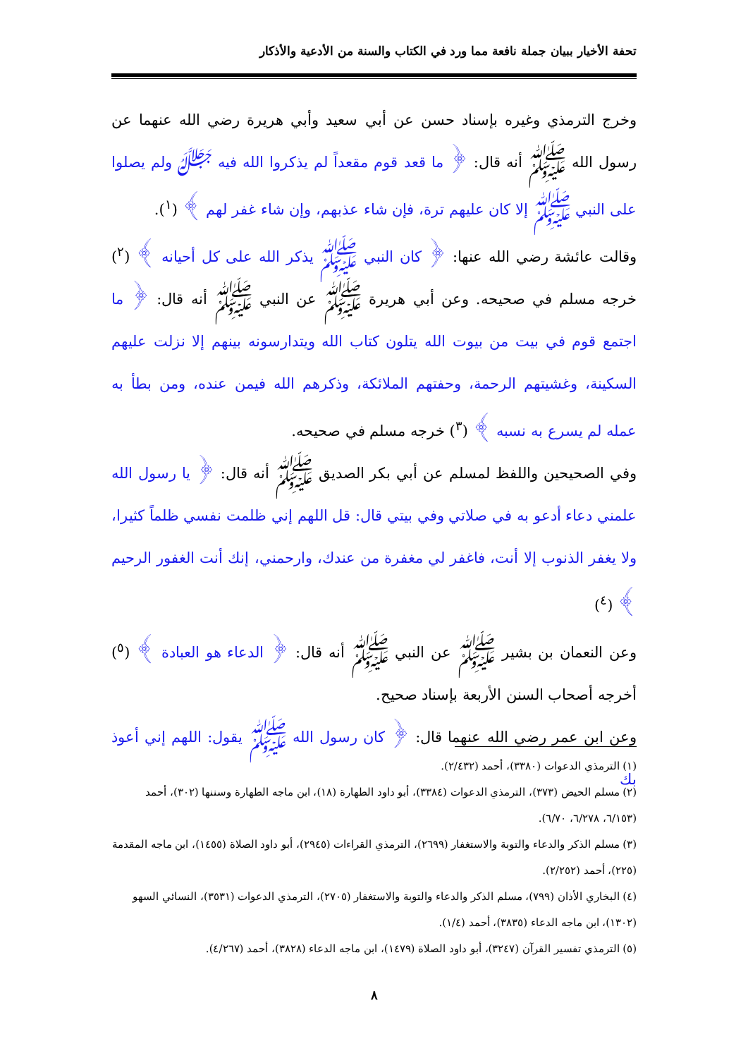تحفة الأخيار ببيان جملة نافعة مما ورد في الكتاب والسنة من الأدعية والأذكار
وخرج الترمذي وغيره بإسناد حسن عن أبي سعيد وأبي هريرة رضي الله عنهما عن رسول الله ﷺ أنه قال: ﴿ ما قعد قوم مقعداً لم يذكروا الله فيه ﷻ ولم يصلوا على النبي ﷺ إلا كان عليهم ترة، فإن شاء عذبهم، وإن شاء غفر لهم ﴾ (<sup>١</sup>).
وقالت عائشة رضي الله عنها: ﴿ كان النبي ﷺ يذكر الله على كل أحيانه ﴾ (<sup>٢</sup>) خرجه مسلم في صحيحه. وعن أبي هريرة ﷺ عن النبي ﷺ أنه قال: ﴿ ما اجتمع قوم في بيت من بيوت الله يتلون كتاب الله ويتدارسونه بينهم إلا نزلت عليهم السكينة، وغشيتهم الرحمة، وحفتهم الملائكة، وذكرهم الله فيمن عنده، ومن بطأ به عمله لم يسرع به نسبه ﴾ (<sup>٣</sup>) خرجه مسلم في صحيحه.
وفي الصحيحين واللفظ لمسلم عن أبي بكر الصديق ﷺ أنه قال: ﴿ يا رسول الله علمني دعاء أدعو به في صلاتي وفي بيتي قال: قل اللهم إني ظلمت نفسي ظلماً كثيرا، ولا يغفر الذنوب إلا أنت، فاغفر لي مغفرة من عندك، وارحمني، إنك أنت الغفور الرحيم ﴾ (<sup>٤</sup>)
وعن النعمان بن بشير ﷺ عن النبي ﷺ أنه قال: ﴿ الدعاء هو العبادة ﴾ (<sup>٥</sup>) أخرجه أصحاب السنن الأربعة بإسناد صحيح.
وعن ابن عمر رضي الله عنهما قال: ﴿ كان رسول الله ﷺ يقول: اللهم إني أعوذ بك
(١) الترمذي الدعوات (٣٣٨٠)، أحمد (٢/٤٣٢).
(٢) مسلم الحيض (٣٧٣)، الترمذي الدعوات (٣٣٨٤)، أبو داود الطهارة (١٨)، ابن ماجه الطهارة وسننها (٣٠٢)، أحمد (٦/١٥٣، ٦/٢٧٨، ٦/٧٠).
(٣) مسلم الذكر والدعاء والتوبة والاستغفار (٢٦٩٩)، الترمذي القراءات (٢٩٤٥)، أبو داود الصلاة (١٤٥٥)، ابن ماجه المقدمة (٢٢٥)، أحمد (٢/٢٥٢).
(٤) البخاري الأذان (٧٩٩)، مسلم الذكر والدعاء والتوبة والاستغفار (٢٧٠٥)، الترمذي الدعوات (٣٥٣١)، النسائي السهو (١٣٠٢)، ابن ماجه الدعاء (٣٨٣٥)، أحمد (١/٤).
(٥) الترمذي تفسير القرآن (٣٢٤٧)، أبو داود الصلاة (١٤٧٩)، ابن ماجه الدعاء (٣٨٢٨)، أحمد (٤/٢٦٧).
٨